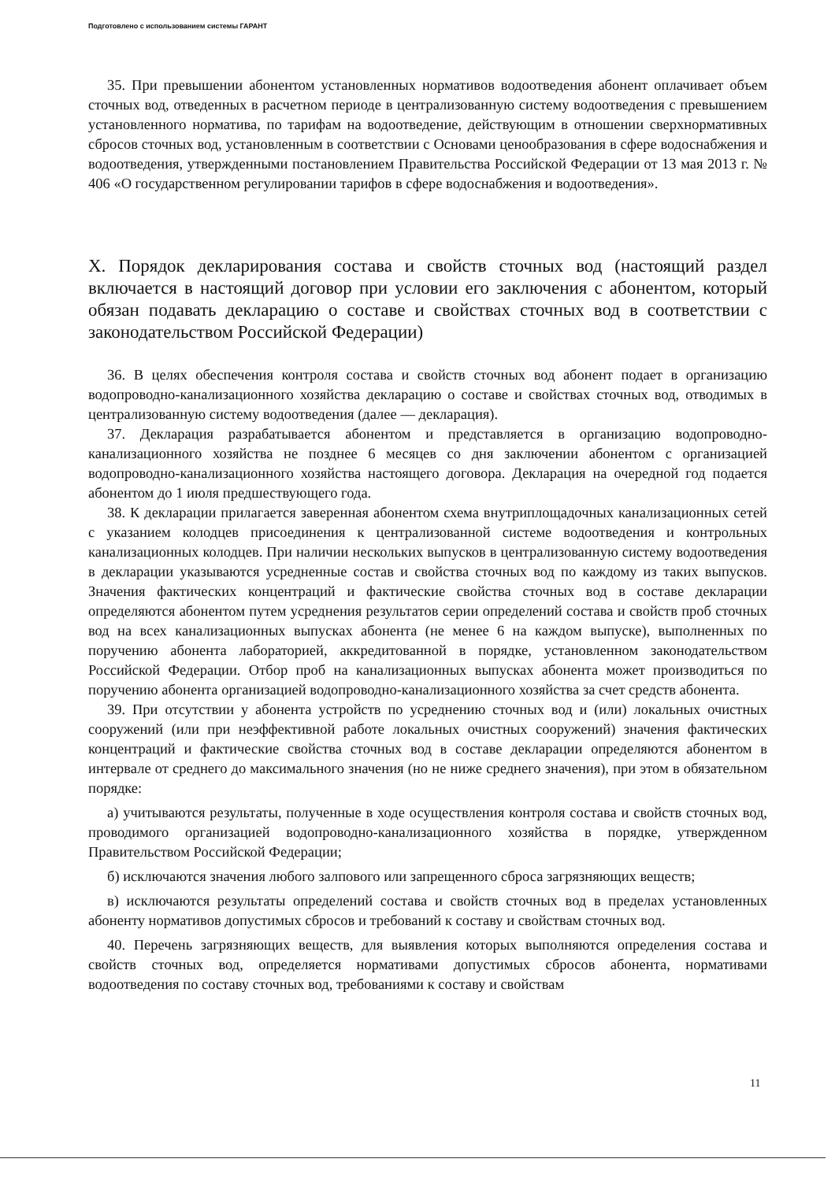Подготовлено с использованием системы ГАРАНТ
35. При превышении абонентом установленных нормативов водоотведения абонент оплачивает объем сточных вод, отведенных в расчетном периоде в централизованную систему водоотведения с превышением установленного норматива, по тарифам на водоотведение, действующим в отношении сверхнормативных сбросов сточных вод, установленным в соответствии с Основами ценообразования в сфере водоснабжения и водоотведения, утвержденными постановлением Правительства Российской Федерации от 13 мая 2013 г. № 406 «О государственном регулировании тарифов в сфере водоснабжения и водоотведения».
X. Порядок декларирования состава и свойств сточных вод (настоящий раздел включается в настоящий договор при условии его заключения с абонентом, который обязан подавать декларацию о составе и свойствах сточных вод в соответствии с законодательством Российской Федерации)
36. В целях обеспечения контроля состава и свойств сточных вод абонент подает в организацию водопроводно-канализационного хозяйства декларацию о составе и свойствах сточных вод, отводимых в централизованную систему водоотведения (далее — декларация).
37. Декларация разрабатывается абонентом и представляется в организацию водопроводно-канализационного хозяйства не позднее 6 месяцев со дня заключении абонентом с организацией водопроводно-канализационного хозяйства настоящего договора. Декларация на очередной год подается абонентом до 1 июля предшествующего года.
38. К декларации прилагается заверенная абонентом схема внутриплощадочных канализационных сетей с указанием колодцев присоединения к централизованной системе водоотведения и контрольных канализационных колодцев. При наличии нескольких выпусков в централизованную систему водоотведения в декларации указываются усредненные состав и свойства сточных вод по каждому из таких выпусков. Значения фактических концентраций и фактические свойства сточных вод в составе декларации определяются абонентом путем усреднения результатов серии определений состава и свойств проб сточных вод на всех канализационных выпусках абонента (не менее 6 на каждом выпуске), выполненных по поручению абонента лабораторией, аккредитованной в порядке, установленном законодательством Российской Федерации. Отбор проб на канализационных выпусках абонента может производиться по поручению абонента организацией водопроводно-канализационного хозяйства за счет средств абонента.
39. При отсутствии у абонента устройств по усреднению сточных вод и (или) локальных очистных сооружений (или при неэффективной работе локальных очистных сооружений) значения фактических концентраций и фактические свойства сточных вод в составе декларации определяются абонентом в интервале от среднего до максимального значения (но не ниже среднего значения), при этом в обязательном порядке:
а) учитываются результаты, полученные в ходе осуществления контроля состава и свойств сточных вод, проводимого организацией водопроводно-канализационного хозяйства в порядке, утвержденном Правительством Российской Федерации;
б) исключаются значения любого залпового или запрещенного сброса загрязняющих веществ;
в) исключаются результаты определений состава и свойств сточных вод в пределах установленных абоненту нормативов допустимых сбросов и требований к составу и свойствам сточных вод.
40. Перечень загрязняющих веществ, для выявления которых выполняются определения состава и свойств сточных вод, определяется нормативами допустимых сбросов абонента, нормативами водоотведения по составу сточных вод, требованиями к составу и свойствам
11